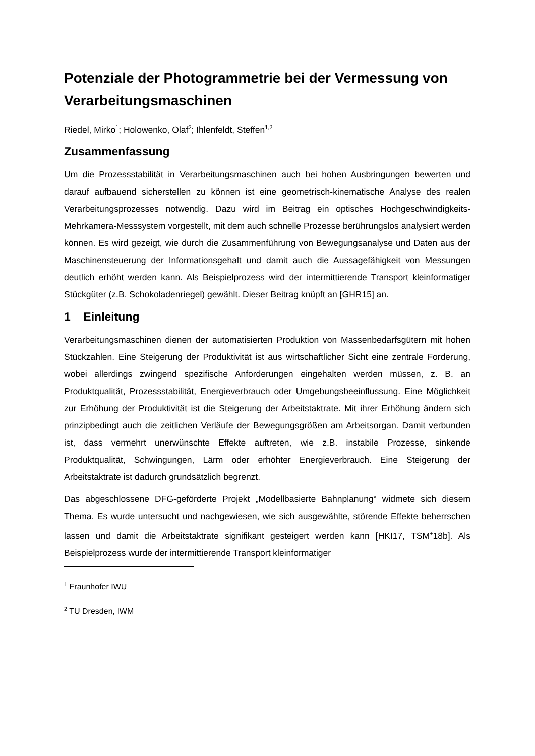Potenziale der Photogrammetrie bei der Vermessung von Verarbeitungsmaschinen
Riedel, Mirko<sup>1</sup>; Holowenko, Olaf<sup>2</sup>; Ihlenfeldt, Steffen<sup>1,2</sup>
Zusammenfassung
Um die Prozessstabilität in Verarbeitungsmaschinen auch bei hohen Ausbringungen bewerten und darauf aufbauend sicherstellen zu können ist eine geometrisch-kinematische Analyse des realen Verarbeitungsprozesses notwendig. Dazu wird im Beitrag ein optisches Hochgeschwindigkeits-Mehrkamera-Messsystem vorgestellt, mit dem auch schnelle Prozesse berührungslos analysiert werden können. Es wird gezeigt, wie durch die Zusammenführung von Bewegungsanalyse und Daten aus der Maschinensteuerung der Informationsgehalt und damit auch die Aussagefähigkeit von Messungen deutlich erhöht werden kann. Als Beispielprozess wird der intermittierende Transport kleinformatiger Stückgüter (z.B. Schokoladenriegel) gewählt. Dieser Beitrag knüpft an [GHR15] an.
1 Einleitung
Verarbeitungsmaschinen dienen der automatisierten Produktion von Massenbedarfsgütern mit hohen Stückzahlen. Eine Steigerung der Produktivität ist aus wirtschaftlicher Sicht eine zentrale Forderung, wobei allerdings zwingend spezifische Anforderungen eingehalten werden müssen, z. B. an Produktqualität, Prozessstabilität, Energieverbrauch oder Umgebungsbeeinflussung. Eine Möglichkeit zur Erhöhung der Produktivität ist die Steigerung der Arbeitstaktrate. Mit ihrer Erhöhung ändern sich prinzipbedingt auch die zeitlichen Verläufe der Bewegungsgrößen am Arbeitsorgan. Damit verbunden ist, dass vermehrt unerwünschte Effekte auftreten, wie z.B. instabile Prozesse, sinkende Produktqualität, Schwingungen, Lärm oder erhöhter Energieverbrauch. Eine Steigerung der Arbeitstaktrate ist dadurch grundsätzlich begrenzt.
Das abgeschlossene DFG-geförderte Projekt „Modellbasierte Bahnplanung“ widmete sich diesem Thema. Es wurde untersucht und nachgewiesen, wie sich ausgewählte, störende Effekte beherrschen lassen und damit die Arbeitstaktrate signifikant gesteigert werden kann [HKI17, TSM<sup>+</sup>18b]. Als Beispielprozess wurde der intermittierende Transport kleinformatiger
<sup>1</sup> Fraunhofer IWU
<sup>2</sup> TU Dresden, IWM